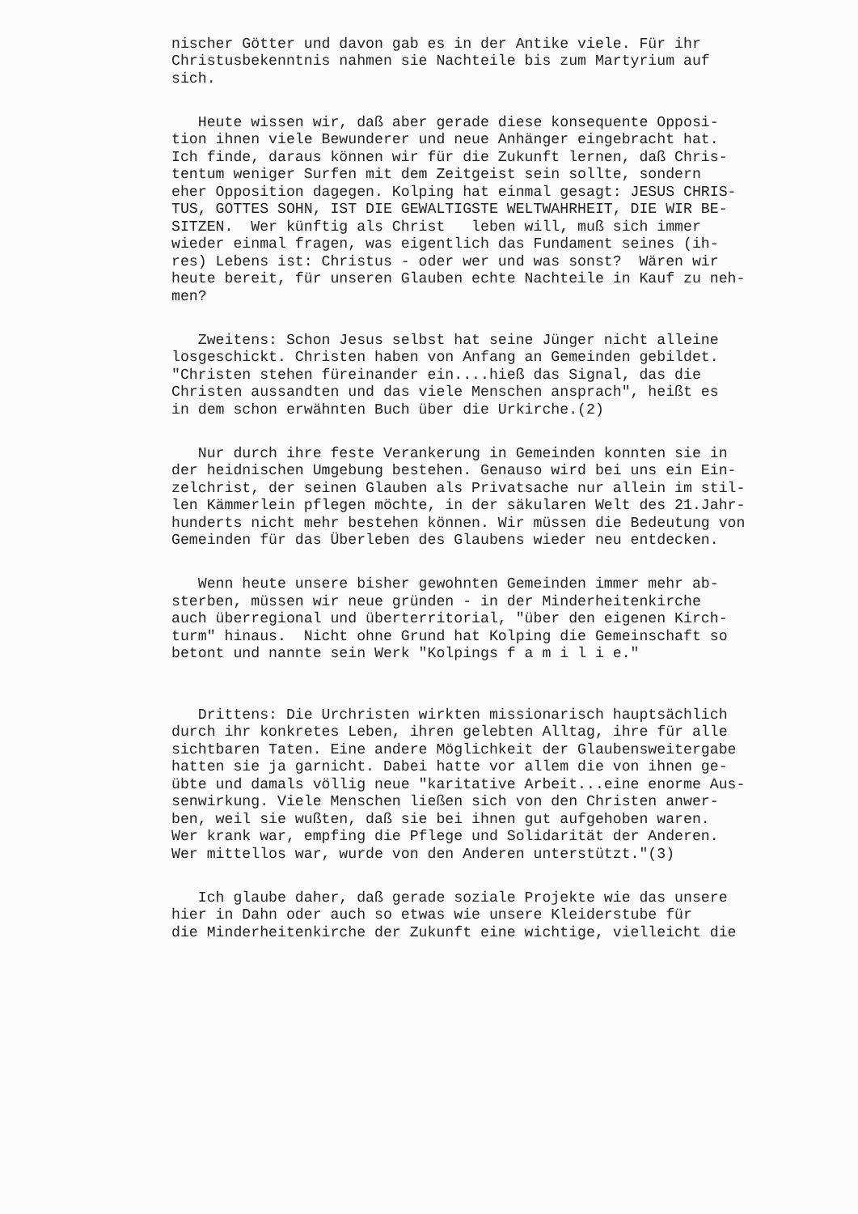nischer Götter und davon gab es in der Antike viele. Für ihr Christusbekenntnis nahmen sie Nachteile bis zum Martyrium auf sich.
Heute wissen wir, daß aber gerade diese konsequente Opposi- tion ihnen viele Bewunderer und neue Anhänger eingebracht hat. Ich finde, daraus können wir für die Zukunft lernen, daß Chris- tentum weniger Surfen mit dem Zeitgeist sein sollte, sondern eher Opposition dagegen. Kolping hat einmal gesagt: JESUS CHRIS- TUS, GOTTES SOHN, IST DIE GEWALTIGSTE WELTWAHRHEIT, DIE WIR BE- SITZEN. Wer künftig als Christ leben will, muß sich immer wieder einmal fragen, was eigentlich das Fundament seines (ih- res) Lebens ist: Christus - oder wer und was sonst? Wären wir heute bereit, für unseren Glauben echte Nachteile in Kauf zu neh- men?
Zweitens: Schon Jesus selbst hat seine Jünger nicht alleine losgeschickt. Christen haben von Anfang an Gemeinden gebildet. "Christen stehen füreinander ein....hieß das Signal, das die Christen aussandten und das viele Menschen ansprach", heißt es in dem schon erwähnten Buch über die Urkirche.(2)
Nur durch ihre feste Verankerung in Gemeinden konnten sie in der heidnischen Umgebung bestehen. Genauso wird bei uns ein Ein- zelchrist, der seinen Glauben als Privatsache nur allein im stil- len Kämmerlein pflegen möchte, in der säkularen Welt des 21.Jahr- hunderts nicht mehr bestehen können. Wir müssen die Bedeutung von Gemeinden für das Überleben des Glaubens wieder neu entdecken.
Wenn heute unsere bisher gewohnten Gemeinden immer mehr ab- sterben, müssen wir neue gründen - in der Minderheitenkirche auch überregional und überterritorial, "über den eigenen Kirch- turm" hinaus. Nicht ohne Grund hat Kolping die Gemeinschaft so betont und nannte sein Werk "Kolpings f a m i l i e."
Drittens: Die Urchristen wirkten missionarisch hauptsächlich durch ihr konkretes Leben, ihren gelebten Alltag, ihre für alle sichtbaren Taten. Eine andere Möglichkeit der Glaubensweitergabe hatten sie ja garnicht. Dabei hatte vor allem die von ihnen ge- übte und damals völlig neue "karitative Arbeit...eine enorme Aus- senwirkung. Viele Menschen ließen sich von den Christen anwer- ben, weil sie wußten, daß sie bei ihnen gut aufgehoben waren. Wer krank war, empfing die Pflege und Solidarität der Anderen. Wer mittellos war, wurde von den Anderen unterstützt."(3)
Ich glaube daher, daß gerade soziale Projekte wie das unsere hier in Dahn oder auch so etwas wie unsere Kleiderstube für die Minderheitenkirche der Zukunft eine wichtige, vielleicht die